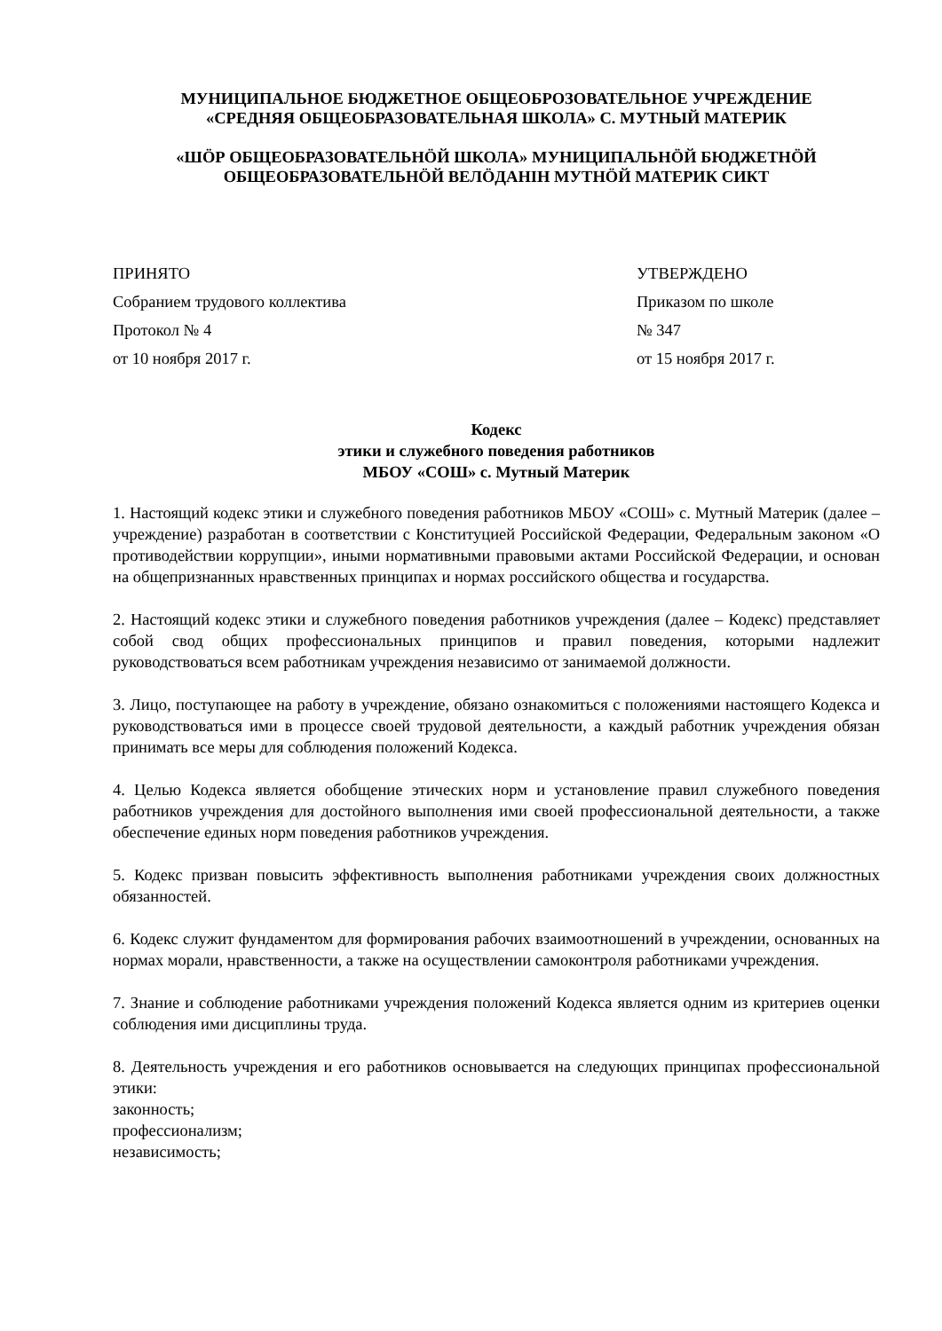МУНИЦИПАЛЬНОЕ БЮДЖЕТНОЕ ОБЩЕОБРОЗОВАТЕЛЬНОЕ УЧРЕЖДЕНИЕ
«СРЕДНЯЯ ОБЩЕОБРАЗОВАТЕЛЬНАЯ ШКОЛА» С. МУТНЫЙ МАТЕРИК
«ШÖР ОБЩЕОБРАЗОВАТЕЛЬНÖЙ ШКОЛА» МУНИЦИПАЛЬНÖЙ БЮДЖЕТНÖЙ
ОБЩЕОБРАЗОВАТЕЛЬНÖЙ ВЕЛÖДАНIН МУТНÖЙ МАТЕРИК СИКТ
ПРИНЯТО
Собранием трудового коллектива
Протокол № 4
от 10 ноября 2017 г.
УТВЕРЖДЕНО
Приказом по школе
№ 347
от 15 ноября 2017 г.
Кодекс
этики и служебного поведения работников
МБОУ «СОШ» с. Мутный Материк
1. Настоящий кодекс этики и служебного поведения работников МБОУ «СОШ» с. Мутный Материк (далее – учреждение) разработан в соответствии с Конституцией Российской Федерации, Федеральным законом «О противодействии коррупции», иными нормативными правовыми актами Российской Федерации, и основан на общепризнанных нравственных принципах и нормах российского общества и государства.
2. Настоящий кодекс этики и служебного поведения работников учреждения (далее – Кодекс) представляет собой свод общих профессиональных принципов и правил поведения, которыми надлежит руководствоваться всем работникам учреждения независимо от занимаемой должности.
3. Лицо, поступающее на работу в учреждение, обязано ознакомиться с положениями настоящего Кодекса и руководствоваться ими в процессе своей трудовой деятельности, а каждый работник учреждения обязан принимать все меры для соблюдения положений Кодекса.
4. Целью Кодекса является обобщение этических норм и установление правил служебного поведения работников учреждения для достойного выполнения ими своей профессиональной деятельности, а также обеспечение единых норм поведения работников учреждения.
5. Кодекс призван повысить эффективность выполнения работниками учреждения своих должностных обязанностей.
6. Кодекс служит фундаментом для формирования рабочих взаимоотношений в учреждении, основанных на нормах морали, нравственности, а также на осуществлении самоконтроля работниками учреждения.
7. Знание и соблюдение работниками учреждения положений Кодекса является одним из критериев оценки соблюдения ими дисциплины труда.
8. Деятельность учреждения и его работников основывается на следующих принципах профессиональной этики:
законность;
профессионализм;
независимость;